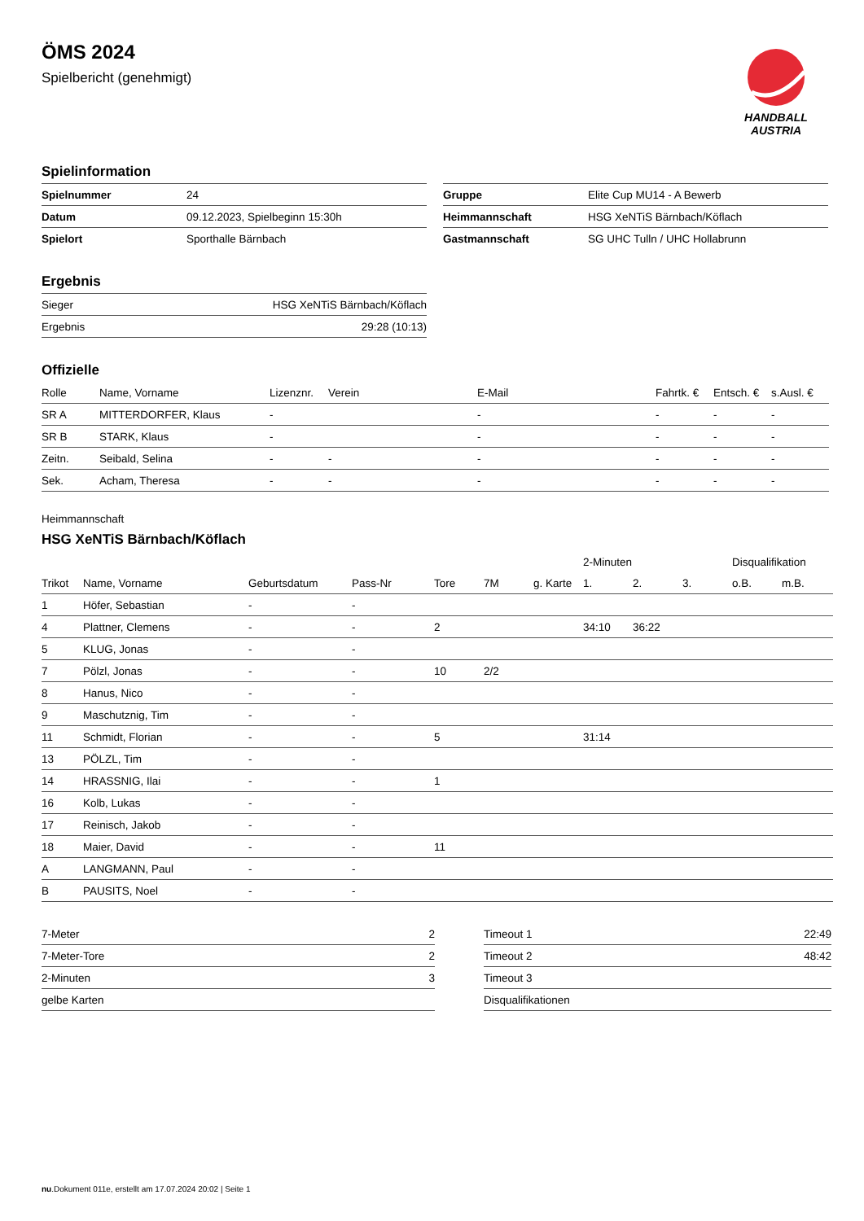HANDBALL
AUSTRIA
ÖMS 2024
Spielbericht (genehmigt)
Spielinformation
| Spielnummer | 24 |
| Datum | 09.12.2023, Spielbeginn 15:30h |
| Spielort | Sporthalle Bärnbach |
| Gruppe | Elite Cup MU14 - A Bewerb |
| Heimmannschaft | HSG XeNTiS Bärnbach/Köflach |
| Gastmannschaft | SG UHC Tulln / UHC Hollabrunn |
Ergebnis
| Sieger | HSG XeNTiS Bärnbach/Köflach |
| Ergebnis | 29:28 (10:13) |
Offizielle
| Rolle | Name, Vorname | Lizenznr. | Verein | E-Mail | Fahrtk. € | Entsch. € | s.Ausl. € |
| --- | --- | --- | --- | --- | --- | --- | --- |
| SR A | MITTERDORFER, Klaus | - | | - | - | - | - |
| SR B | STARK, Klaus | - | | - | - | - | - |
| Zeitn. | Seibald, Selina | - | - | - | - | - | - |
| Sek. | Acham, Theresa | - | - | - | - | - | - |
Heimmannschaft
HSG XeNTiS Bärnbach/Köflach
| | | | | | | | 2-Minuten | | | Disqualifikation | |
| Trikot | Name, Vorname | Geburtsdatum | Pass-Nr | Tore | 7M | g. Karte | 1. | 2. | 3. | o.B. | m.B. |
| 1 | Höfer, Sebastian | - | - | | | | | | | | |
| 4 | Plattner, Clemens | - | - | 2 | | | 34:10 | 36:22 | | | |
| 5 | KLUG, Jonas | - | - | | | | | | | | |
| 7 | Pölzl, Jonas | - | - | 10 | 2/2 | | | | | | |
| 8 | Hanus, Nico | - | - | | | | | | | | |
| 9 | Maschutznig, Tim | - | - | | | | | | | | |
| 11 | Schmidt, Florian | - | - | 5 | | | 31:14 | | | | |
| 13 | PÖLZL, Tim | - | - | | | | | | | | |
| 14 | HRASSNIG, Ilai | - | - | 1 | | | | | | | |
| 16 | Kolb, Lukas | - | - | | | | | | | | |
| 17 | Reinisch, Jakob | - | - | | | | | | | | |
| 18 | Maier, David | - | - | 11 | | | | | | | |
| A | LANGMANN, Paul | - | - | | | | | | | | |
| B | PAUSITS, Noel | - | - | | | | | | | | |
| 7-Meter | 2 |
| 7-Meter-Tore | 2 |
| 2-Minuten | 3 |
| gelbe Karten | |
| Timeout 1 | 22:49 |
| Timeout 2 | 48:42 |
| Timeout 3 | |
| Disqualifikationen | |
nu.Dokument 011e, erstellt am 17.07.2024 20:02 | Seite 1